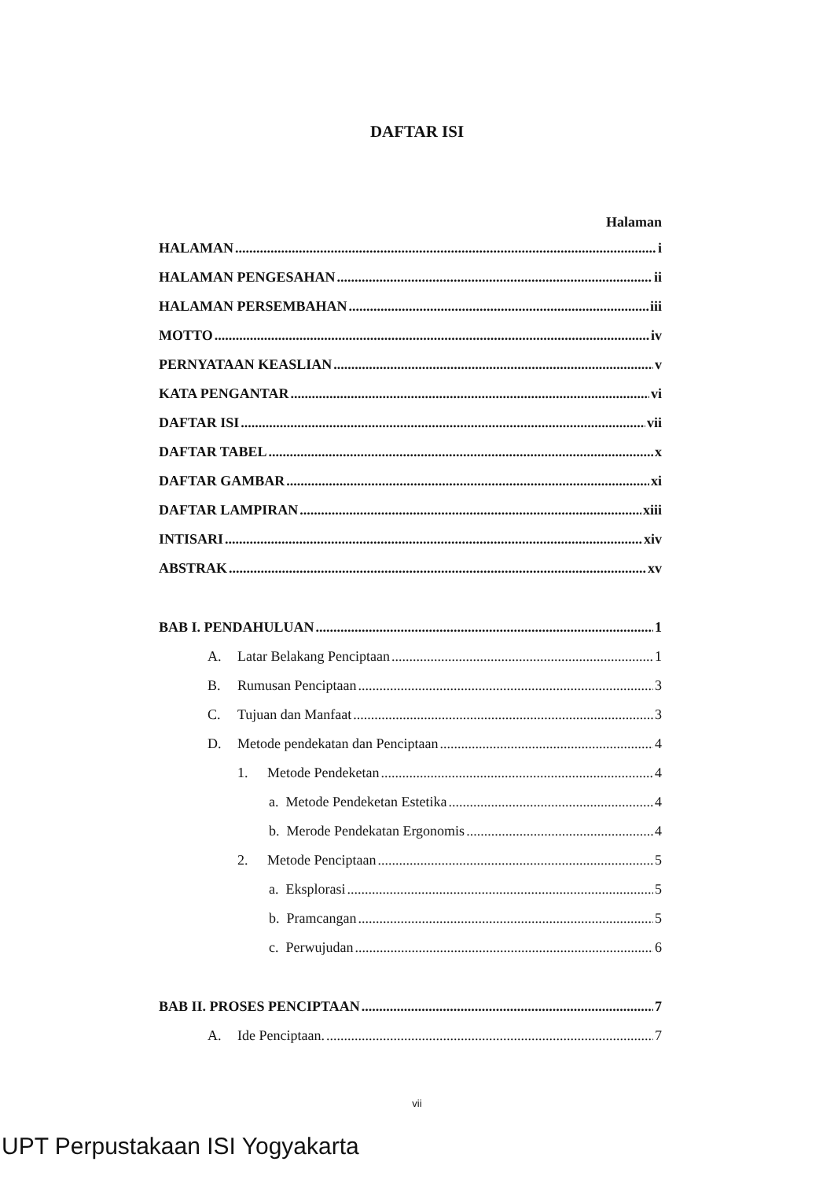DAFTAR ISI
Halaman
HALAMAN i
HALAMAN PENGESAHAN ii
HALAMAN PERSEMBAHAN iii
MOTTO iv
PERNYATAAN KEASLIAN v
KATA PENGANTAR vi
DAFTAR ISI vii
DAFTAR TABEL x
DAFTAR GAMBAR xi
DAFTAR LAMPIRAN xiii
INTISARI xiv
ABSTRAK xv
BAB I. PENDAHULUAN 1
A. Latar Belakang Penciptaan 1
B. Rumusan Penciptaan 3
C. Tujuan dan Manfaat 3
D. Metode pendekatan dan Penciptaan 4
1. Metode Pendeketan 4
a. Metode Pendeketan Estetika 4
b. Merode Pendekatan Ergonomis 4
2. Metode Penciptaan 5
a. Eksplorasi 5
b. Pramcangan 5
c. Perwujudan 6
BAB II. PROSES PENCIPTAAN 7
A. Ide Penciptaan. 7
vii
UPT Perpustakaan ISI Yogyakarta